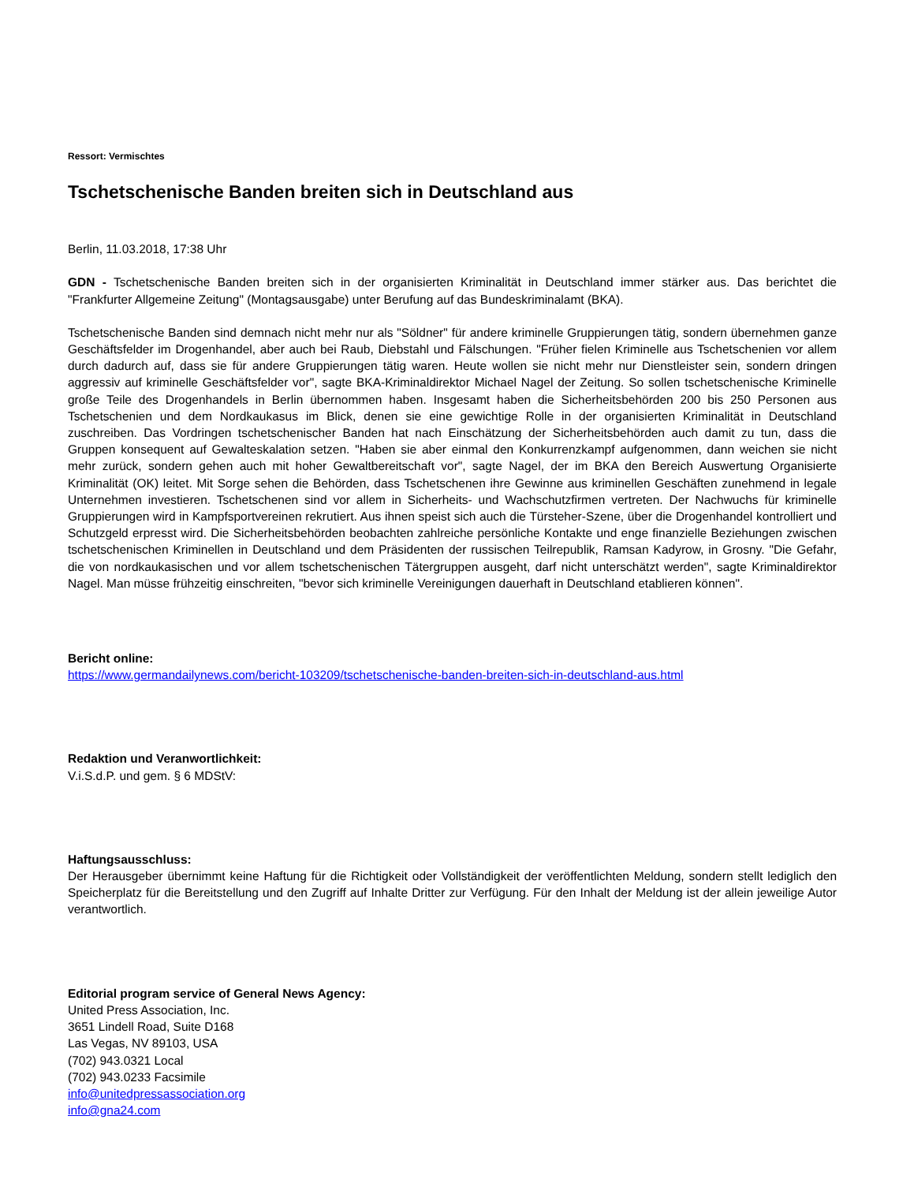Ressort: Vermischtes
Tschetschenische Banden breiten sich in Deutschland aus
Berlin, 11.03.2018, 17:38 Uhr
GDN - Tschetschenische Banden breiten sich in der organisierten Kriminalität in Deutschland immer stärker aus. Das berichtet die "Frankfurter Allgemeine Zeitung" (Montagsausgabe) unter Berufung auf das Bundeskriminalamt (BKA).
Tschetschenische Banden sind demnach nicht mehr nur als "Söldner" für andere kriminelle Gruppierungen tätig, sondern übernehmen ganze Geschäftsfelder im Drogenhandel, aber auch bei Raub, Diebstahl und Fälschungen. "Früher fielen Kriminelle aus Tschetschenien vor allem durch dadurch auf, dass sie für andere Gruppierungen tätig waren. Heute wollen sie nicht mehr nur Dienstleister sein, sondern dringen aggressiv auf kriminelle Geschäftsfelder vor", sagte BKA-Kriminaldirektor Michael Nagel der Zeitung. So sollen tschetschenische Kriminelle große Teile des Drogenhandels in Berlin übernommen haben. Insgesamt haben die Sicherheitsbehörden 200 bis 250 Personen aus Tschetschenien und dem Nordkaukasus im Blick, denen sie eine gewichtige Rolle in der organisierten Kriminalität in Deutschland zuschreiben. Das Vordringen tschetschenischer Banden hat nach Einschätzung der Sicherheitsbehörden auch damit zu tun, dass die Gruppen konsequent auf Gewalteskalation setzen. "Haben sie aber einmal den Konkurrenzkampf aufgenommen, dann weichen sie nicht mehr zurück, sondern gehen auch mit hoher Gewaltbereitschaft vor", sagte Nagel, der im BKA den Bereich Auswertung Organisierte Kriminalität (OK) leitet. Mit Sorge sehen die Behörden, dass Tschetschenen ihre Gewinne aus kriminellen Geschäften zunehmend in legale Unternehmen investieren. Tschetschenen sind vor allem in Sicherheits- und Wachschutzfirmen vertreten. Der Nachwuchs für kriminelle Gruppierungen wird in Kampfsportvereinen rekrutiert. Aus ihnen speist sich auch die Türsteher-Szene, über die Drogenhandel kontrolliert und Schutzgeld erpresst wird. Die Sicherheitsbehörden beobachten zahlreiche persönliche Kontakte und enge finanzielle Beziehungen zwischen tschetschenischen Kriminellen in Deutschland und dem Präsidenten der russischen Teilrepublik, Ramsan Kadyrow, in Grosny. "Die Gefahr, die von nordkaukasischen und vor allem tschetschenischen Tätergruppen ausgeht, darf nicht unterschätzt werden", sagte Kriminaldirektor Nagel. Man müsse frühzeitig einschreiten, "bevor sich kriminelle Vereinigungen dauerhaft in Deutschland etablieren können".
Bericht online:
https://www.germandailynews.com/bericht-103209/tschetschenische-banden-breiten-sich-in-deutschland-aus.html
Redaktion und Veranwortlichkeit:
V.i.S.d.P. und gem. § 6 MDStV:
Haftungsausschluss:
Der Herausgeber übernimmt keine Haftung für die Richtigkeit oder Vollständigkeit der veröffentlichten Meldung, sondern stellt lediglich den Speicherplatz für die Bereitstellung und den Zugriff auf Inhalte Dritter zur Verfügung. Für den Inhalt der Meldung ist der allein jeweilige Autor verantwortlich.
Editorial program service of General News Agency:
United Press Association, Inc.
3651 Lindell Road, Suite D168
Las Vegas, NV 89103, USA
(702) 943.0321 Local
(702) 943.0233 Facsimile
info@unitedpressassociation.org
info@gna24.com